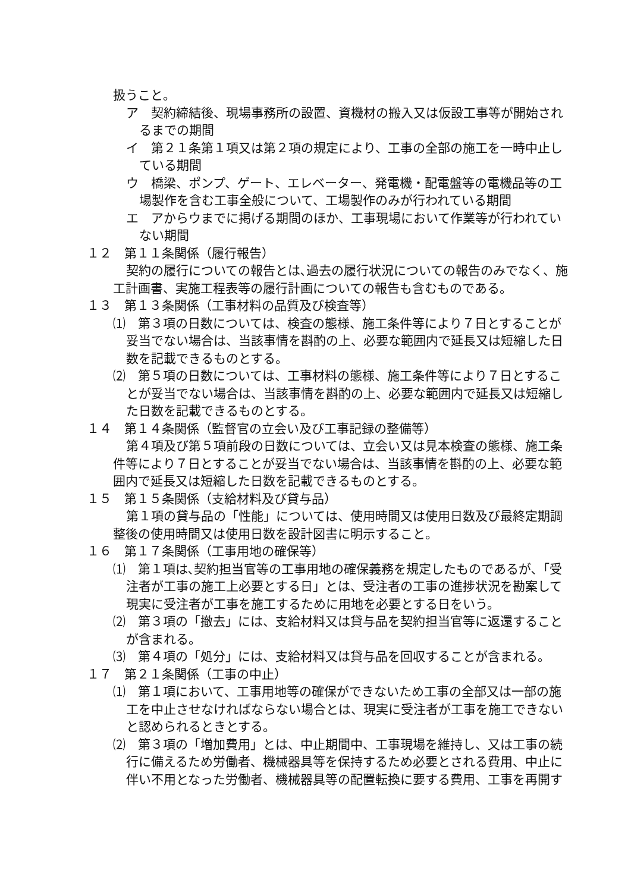扱うこと。
ア　契約締結後、現場事務所の設置、資機材の搬入又は仮設工事等が開始されるまでの期間
イ　第２１条第１項又は第２項の規定により、工事の全部の施工を一時中止している期間
ウ　橋梁、ポンプ、ゲート、エレベーター、発電機・配電盤等の電機品等の工場製作を含む工事全般について、工場製作のみが行われている期間
エ　アからウまでに掲げる期間のほか、工事現場において作業等が行われていない期間
１２　第１１条関係（履行報告）
契約の履行についての報告とは､過去の履行状況についての報告のみでなく、施工計画書、実施工程表等の履行計画についての報告も含むものである。
１３　第１３条関係（工事材料の品質及び検査等）
⑴　第３項の日数については、検査の態様、施工条件等により７日とすることが妥当でない場合は、当該事情を斟酌の上、必要な範囲内で延長又は短縮した日数を記載できるものとする。
⑵　第５項の日数については、工事材料の態様、施工条件等により７日とすることが妥当でない場合は、当該事情を斟酌の上、必要な範囲内で延長又は短縮した日数を記載できるものとする。
１４　第１４条関係（監督官の立会い及び工事記録の整備等）
第４項及び第５項前段の日数については、立会い又は見本検査の態様、施工条件等により７日とすることが妥当でない場合は、当該事情を斟酌の上、必要な範囲内で延長又は短縮した日数を記載できるものとする。
１５　第１５条関係（支給材料及び貸与品）
第１項の貸与品の「性能」については、使用時間又は使用日数及び最終定期調整後の使用時間又は使用日数を設計図書に明示すること。
１６　第１７条関係（工事用地の確保等）
⑴　第１項は､契約担当官等の工事用地の確保義務を規定したものであるが､「受注者が工事の施工上必要とする日」とは、受注者の工事の進捗状況を勘案して現実に受注者が工事を施工するために用地を必要とする日をいう。
⑵　第３項の「撤去」には、支給材料又は貸与品を契約担当官等に返還することが含まれる。
⑶　第４項の「処分」には、支給材料又は貸与品を回収することが含まれる。
１７　第２１条関係（工事の中止）
⑴　第１項において、工事用地等の確保ができないため工事の全部又は一部の施工を中止させなければならない場合とは、現実に受注者が工事を施工できないと認められるときとする。
⑵　第３項の「増加費用」とは、中止期間中、工事現場を維持し、又は工事の続行に備えるため労働者、機械器具等を保持するため必要とされる費用、中止に伴い不用となった労働者、機械器具等の配置転換に要する費用、工事を再開す